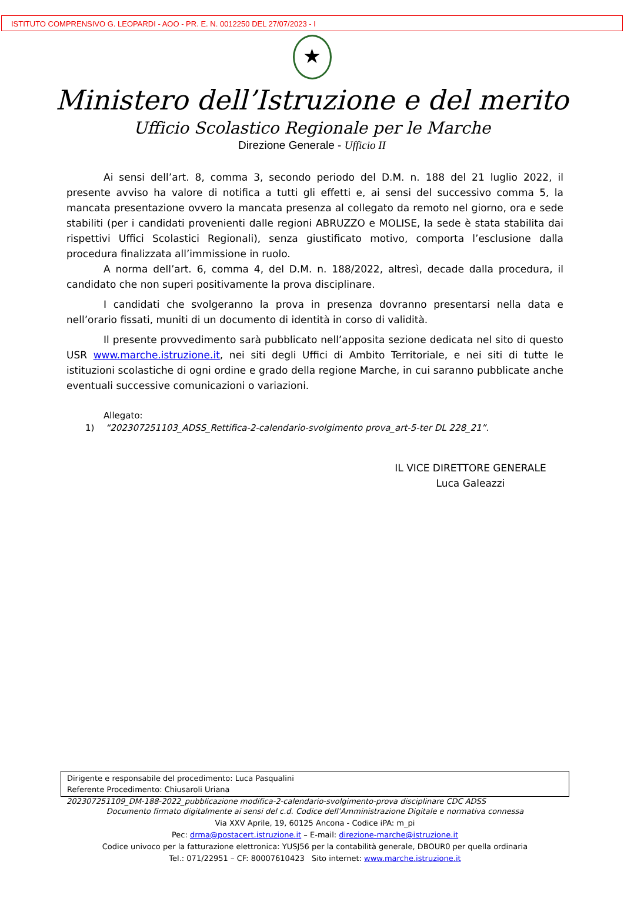ISTITUTO COMPRENSIVO G. LEOPARDI - AOO - PR. E. N. 0012250 DEL 27/07/2023 - I
★
Ministero dell’Istruzione e del merito
Ufficio Scolastico Regionale per le Marche
Direzione Generale - Ufficio II
Ai sensi dell’art. 8, comma 3, secondo periodo del D.M. n. 188 del 21 luglio 2022, il presente avviso ha valore di notifica a tutti gli effetti e, ai sensi del successivo comma 5, la mancata presentazione ovvero la mancata presenza al collegato da remoto nel giorno, ora e sede stabiliti (per i candidati provenienti dalle regioni ABRUZZO e MOLISE, la sede è stata stabilita dai rispettivi Uffici Scolastici Regionali), senza giustificato motivo, comporta l’esclusione dalla procedura finalizzata all’immissione in ruolo.
A norma dell’art. 6, comma 4, del D.M. n. 188/2022, altresì, decade dalla procedura, il candidato che non superi positivamente la prova disciplinare.
I candidati che svolgeranno la prova in presenza dovranno presentarsi nella data e nell’orario fissati, muniti di un documento di identità in corso di validità.
Il presente provvedimento sarà pubblicato nell’apposita sezione dedicata nel sito di questo USR www.marche.istruzione.it, nei siti degli Uffici di Ambito Territoriale, e nei siti di tutte le istituzioni scolastiche di ogni ordine e grado della regione Marche, in cui saranno pubblicate anche eventuali successive comunicazioni o variazioni.
Allegato:
1) “202307251103_ADSS_Rettifica-2-calendario-svolgimento prova_art-5-ter DL 228_21”.
IL VICE DIRETTORE GENERALE
Luca Galeazzi
Dirigente e responsabile del procedimento: Luca Pasqualini
Referente Procedimento: Chiusaroli Uriana
202307251109_DM-188-2022_pubblicazione modifica-2-calendario-svolgimento-prova disciplinare CDC ADSS
Documento firmato digitalmente ai sensi del c.d. Codice dell’Amministrazione Digitale e normativa connessa
Via XXV Aprile, 19, 60125 Ancona - Codice iPA: m_pi
Pec: drma@postacert.istruzione.it – E-mail: direzione-marche@istruzione.it
Codice univoco per la fatturazione elettronica: YUSJ56 per la contabilità generale, DBOUR0 per quella ordinaria
Tel.: 071/22951 – CF: 80007610423 Sito internet: www.marche.istruzione.it